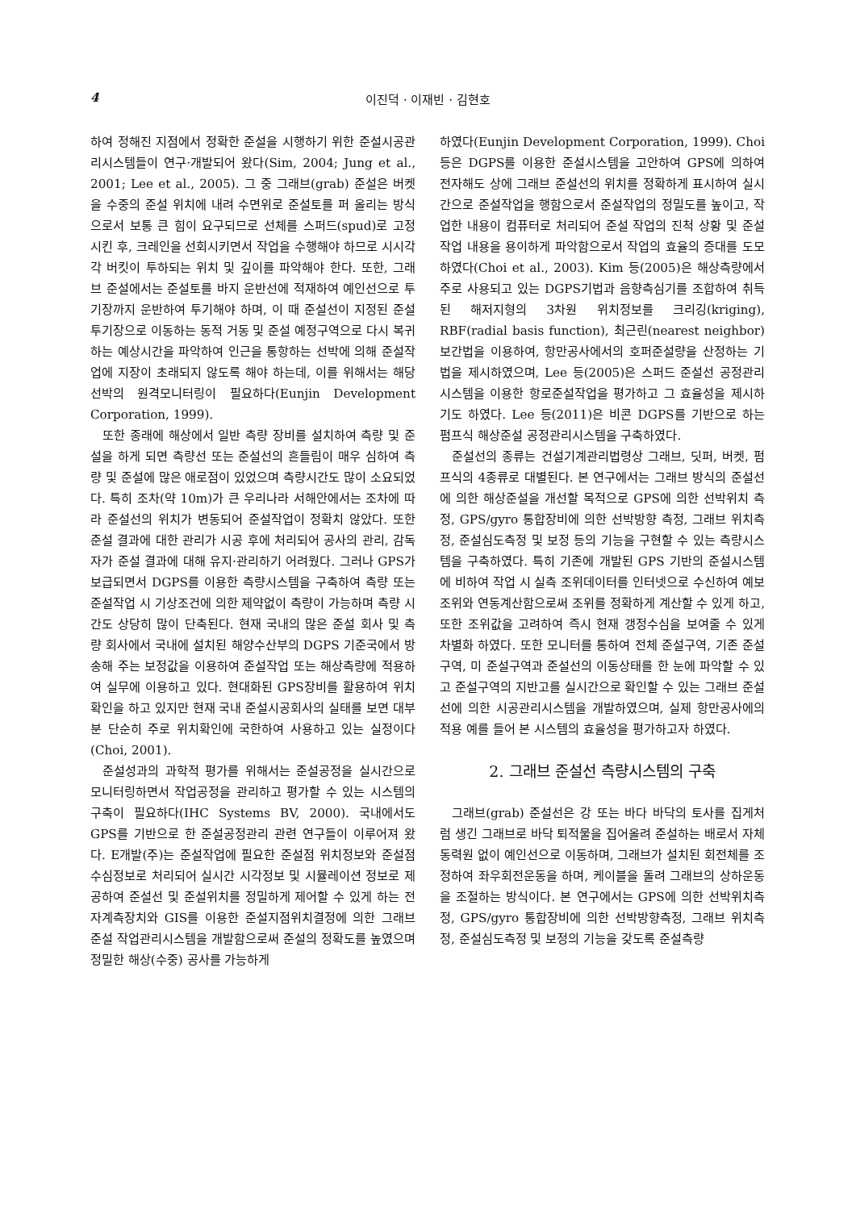4 이진덕 · 이재빈 · 김현호
하여 정해진 지점에서 정확한 준설을 시행하기 위한 준설시공관리시스템들이 연구·개발되어 왔다(Sim, 2004; Jung et al., 2001; Lee et al., 2005). 그 중 그래브(grab) 준설은 버켓을 수중의 준설 위치에 내려 수면위로 준설토를 퍼 올리는 방식으로서 보통 큰 힘이 요구되므로 선체를 스퍼드(spud)로 고정시킨 후, 크레인을 선회시키면서 작업을 수행해야 하므로 시시각각 버킷이 투하되는 위치 및 깊이를 파악해야 한다. 또한, 그래브 준설에서는 준설토를 바지 운반선에 적재하여 예인선으로 투기장까지 운반하여 투기해야 하며, 이 때 준설선이 지정된 준설 투기장으로 이동하는 동적 거동 및 준설 예정구역으로 다시 복귀하는 예상시간을 파악하여 인근을 통항하는 선박에 의해 준설작업에 지장이 초래되지 않도록 해야 하는데, 이를 위해서는 해당 선박의 원격모니터링이 필요하다(Eunjin Development Corporation, 1999).
또한 종래에 해상에서 일반 측량 장비를 설치하여 측량 및 준설을 하게 되면 측량선 또는 준설선의 흔들림이 매우 심하여 측량 및 준설에 많은 애로점이 있었으며 측량시간도 많이 소요되었다. 특히 조차(약 10m)가 큰 우리나라 서해안에서는 조차에 따라 준설선의 위치가 변동되어 준설작업이 정확치 않았다. 또한 준설 결과에 대한 관리가 시공 후에 처리되어 공사의 관리, 감독자가 준설 결과에 대해 유지·관리하기 어려웠다. 그러나 GPS가 보급되면서 DGPS를 이용한 측량시스템을 구축하여 측량 또는 준설작업 시 기상조건에 의한 제약없이 측량이 가능하며 측량 시간도 상당히 많이 단축된다. 현재 국내의 많은 준설 회사 및 측량 회사에서 국내에 설치된 해양수산부의 DGPS 기준국에서 방송해 주는 보정값을 이용하여 준설작업 또는 해상측량에 적용하여 실무에 이용하고 있다. 현대화된 GPS장비를 활용하여 위치확인을 하고 있지만 현재 국내 준설시공회사의 실태를 보면 대부분 단순히 주로 위치확인에 국한하여 사용하고 있는 실정이다(Choi, 2001).
준설성과의 과학적 평가를 위해서는 준설공정을 실시간으로 모니터링하면서 작업공정을 관리하고 평가할 수 있는 시스템의 구축이 필요하다(IHC Systems BV, 2000). 국내에서도 GPS를 기반으로 한 준설공정관리 관련 연구들이 이루어져 왔다. E개발(주)는 준설작업에 필요한 준설점 위치정보와 준설점 수심정보로 처리되어 실시간 시각정보 및 시뮬레이션 정보로 제공하여 준설선 및 준설위치를 정밀하게 제어할 수 있게 하는 전자계측장치와 GIS를 이용한 준설지점위치결정에 의한 그래브 준설 작업관리시스템을 개발함으로써 준설의 정확도를 높였으며 정밀한 해상(수중) 공사를 가능하게
하였다(Eunjin Development Corporation, 1999). Choi 등은 DGPS를 이용한 준설시스템을 고안하여 GPS에 의하여 전자해도 상에 그래브 준설선의 위치를 정확하게 표시하여 실시간으로 준설작업을 행함으로서 준설작업의 정밀도를 높이고, 작업한 내용이 컴퓨터로 처리되어 준설 작업의 진척 상황 및 준설 작업 내용을 용이하게 파악함으로서 작업의 효율의 증대를 도모하였다(Choi et al., 2003). Kim 등(2005)은 해상측량에서 주로 사용되고 있는 DGPS기법과 음향측심기를 조합하여 취득된 해저지형의 3차원 위치정보를 크리깅(kriging), RBF(radial basis function), 최근린(nearest neighbor) 보간법을 이용하여, 항만공사에서의 호퍼준설량을 산정하는 기법을 제시하였으며, Lee 등(2005)은 스퍼드 준설선 공정관리시스템을 이용한 항로준설작업을 평가하고 그 효율성을 제시하기도 하였다. Lee 등(2011)은 비콘 DGPS를 기반으로 하는 펌프식 해상준설 공정관리시스템을 구축하였다.
준설선의 종류는 건설기계관리법령상 그래브, 딧퍼, 버켓, 펌프식의 4종류로 대별된다. 본 연구에서는 그래브 방식의 준설선에 의한 해상준설을 개선할 목적으로 GPS에 의한 선박위치 측정, GPS/gyro 통합장비에 의한 선박방향 측정, 그래브 위치측정, 준설심도측정 및 보정 등의 기능을 구현할 수 있는 측량시스템을 구축하였다. 특히 기존에 개발된 GPS 기반의 준설시스템에 비하여 작업 시 실측 조위데이터를 인터넷으로 수신하여 예보조위와 연동계산함으로써 조위를 정확하게 계산할 수 있게 하고, 또한 조위값을 고려하여 즉시 현재 갱정수심을 보여줄 수 있게 차별화 하였다. 또한 모니터를 통하여 전체 준설구역, 기존 준설구역, 미 준설구역과 준설선의 이동상태를 한 눈에 파악할 수 있고 준설구역의 지반고를 실시간으로 확인할 수 있는 그래브 준설선에 의한 시공관리시스템을 개발하였으며, 실제 항만공사에의 적용 예를 들어 본 시스템의 효율성을 평가하고자 하였다.
2. 그래브 준설선 측량시스템의 구축
그래브(grab) 준설선은 강 또는 바다 바닥의 토사를 집게처럼 생긴 그래브로 바닥 퇴적물을 집어올려 준설하는 배로서 자체 동력원 없이 예인선으로 이동하며, 그래브가 설치된 회전체를 조정하여 좌우회전운동을 하며, 케이블을 돌려 그래브의 상하운동을 조절하는 방식이다. 본 연구에서는 GPS에 의한 선박위치측정, GPS/gyro 통합장비에 의한 선박방향측정, 그래브 위치측정, 준설심도측정 및 보정의 기능을 갖도록 준설측량